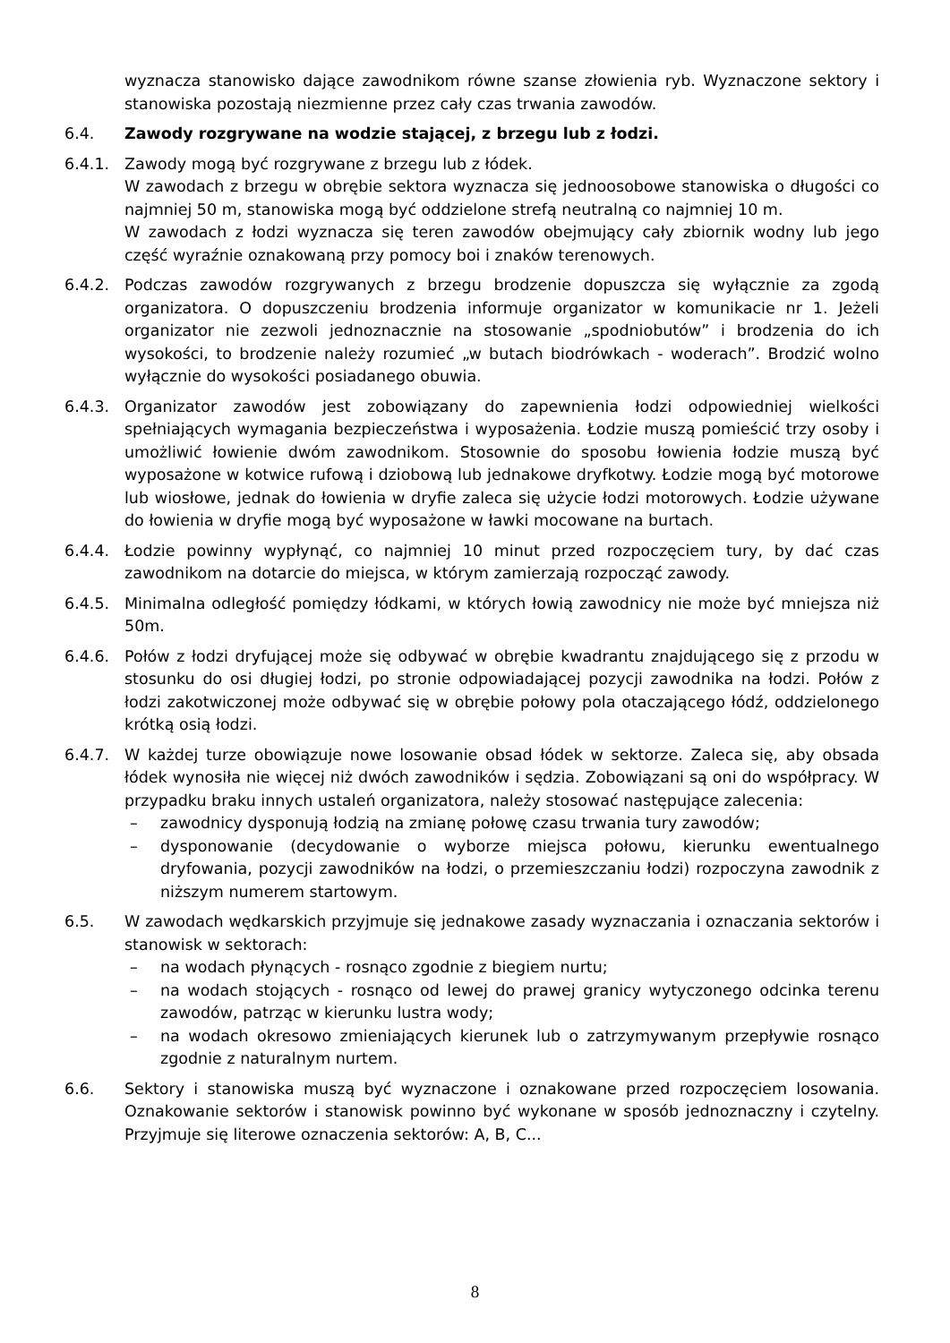wyznacza stanowisko dające zawodnikom równe szanse złowienia ryb. Wyznaczone sektory i stanowiska pozostają niezmienne przez cały czas trwania zawodów.
6.4. Zawody rozgrywane na wodzie stającej, z brzegu lub z łodzi.
6.4.1. Zawody mogą być rozgrywane z brzegu lub z łódek.
W zawodach z brzegu w obrębie sektora wyznacza się jednoosobowe stanowiska o długości co najmniej 50 m, stanowiska mogą być oddzielone strefą neutralną co najmniej 10 m.
W zawodach z łodzi wyznacza się teren zawodów obejmujący cały zbiornik wodny lub jego część wyraźnie oznakowaną przy pomocy boi i znaków terenowych.
6.4.2. Podczas zawodów rozgrywanych z brzegu brodzenie dopuszcza się wyłącznie za zgodą organizatora. O dopuszczeniu brodzenia informuje organizator w komunikacie nr 1. Jeżeli organizator nie zezwoli jednoznacznie na stosowanie „spodniobutów” i brodzenia do ich wysokości, to brodzenie należy rozumieć „w butach biodrówkach - woderach”. Brodzić wolno wyłącznie do wysokości posiadanego obuwia.
6.4.3. Organizator zawodów jest zobowiązany do zapewnienia łodzi odpowiedniej wielkości spełniających wymagania bezpieczeństwa i wyposażenia. Łodzie muszą pomieścić trzy osoby i umożliwić łowienie dwóm zawodnikom. Stosownie do sposobu łowienia łodzie muszą być wyposażone w kotwice rufową i dziobową lub jednakowe dryfkotwy. Łodzie mogą być motorowe lub wiosłowe, jednak do łowienia w dryfie zaleca się użycie łodzi motorowych. Łodzie używane do łowienia w dryfie mogą być wyposażone w ławki mocowane na burtach.
6.4.4. Łodzie powinny wypłynąć, co najmniej 10 minut przed rozpoczęciem tury, by dać czas zawodnikom na dotarcie do miejsca, w którym zamierzają rozpocząć zawody.
6.4.5. Minimalna odległość pomiędzy łódkami, w których łowią zawodnicy nie może być mniejsza niż 50m.
6.4.6. Połów z łodzi dryfującej może się odbywać w obrębie kwadrantu znajdującego się z przodu w stosunku do osi długiej łodzi, po stronie odpowiadającej pozycji zawodnika na łodzi. Połów z łodzi zakotwiczonej może odbywać się w obrębie połowy pola otaczającego łódź, oddzielonego krótką osią łodzi.
6.4.7. W każdej turze obowiązuje nowe losowanie obsad łódek w sektorze. Zaleca się, aby obsada łódek wynosiła nie więcej niż dwóch zawodników i sędzia. Zobowiązani są oni do współpracy. W przypadku braku innych ustaleń organizatora, należy stosować następujące zalecenia:
– zawodnicy dysponują łodzią na zmianę połowę czasu trwania tury zawodów;
– dysponowanie (decydowanie o wyborze miejsca połowu, kierunku ewentualnego dryfowania, pozycji zawodników na łodzi, o przemieszczaniu łodzi) rozpoczyna zawodnik z niższym numerem startowym.
6.5. W zawodach wędkarskich przyjmuje się jednakowe zasady wyznaczania i oznaczania sektorów i stanowisk w sektorach:
– na wodach płynących - rosnąco zgodnie z biegiem nurtu;
– na wodach stojących - rosnąco od lewej do prawej granicy wytyczonego odcinka terenu zawodów, patrząc w kierunku lustra wody;
– na wodach okresowo zmieniających kierunek lub o zatrzymywanym przepływie rosnąco zgodnie z naturalnym nurtem.
6.6. Sektory i stanowiska muszą być wyznaczone i oznakowane przed rozpoczęciem losowania. Oznakowanie sektorów i stanowisk powinno być wykonane w sposób jednoznaczny i czytelny. Przyjmuje się literowe oznaczenia sektorów: A, B, C...
8